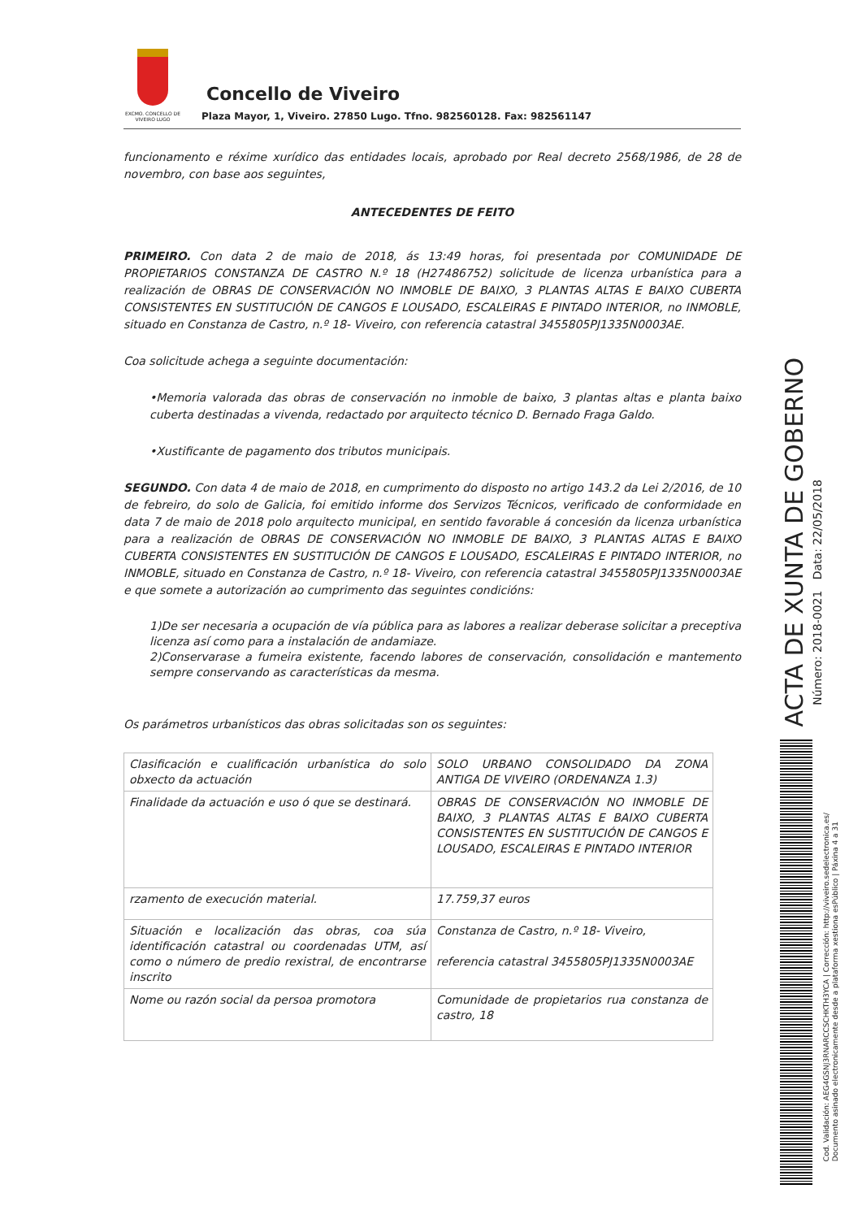EXCMO. CONCELLO DE VIVEIRO LUGO
Concello de Viveiro
Plaza Mayor, 1, Viveiro. 27850 Lugo. Tfno. 982560128. Fax: 982561147
funcionamento e réxime xurídico das entidades locais, aprobado por Real decreto 2568/1986, de 28 de novembro, con base aos seguintes,
ANTECEDENTES DE FEITO
PRIMEIRO. Con data 2 de maio de 2018, ás 13:49 horas, foi presentada por COMUNIDADE DE PROPIETARIOS CONSTANZA DE CASTRO N.º 18 (H27486752) solicitude de licenza urbanística para a realización de OBRAS DE CONSERVACIÓN NO INMOBLE DE BAIXO, 3 PLANTAS ALTAS E BAIXO CUBERTA CONSISTENTES EN SUSTITUCIÓN DE CANGOS E LOUSADO, ESCALEIRAS E PINTADO INTERIOR, no INMOBLE, situado en Constanza de Castro, n.º 18- Viveiro, con referencia catastral 3455805PJ1335N0003AE.
Coa solicitude achega a seguinte documentación:
•Memoria valorada das obras de conservación no inmoble de baixo, 3 plantas altas e planta baixo cuberta destinadas a vivenda, redactado por arquitecto técnico D. Bernado Fraga Galdo.
•Xustificante de pagamento dos tributos municipais.
SEGUNDO. Con data 4 de maio de 2018, en cumprimento do disposto no artigo 143.2 da Lei 2/2016, de 10 de febreiro, do solo de Galicia, foi emitido informe dos Servizos Técnicos, verificado de conformidade en data 7 de maio de 2018 polo arquitecto municipal, en sentido favorable á concesión da licenza urbanística para a realización de OBRAS DE CONSERVACIÓN NO INMOBLE DE BAIXO, 3 PLANTAS ALTAS E BAIXO CUBERTA CONSISTENTES EN SUSTITUCIÓN DE CANGOS E LOUSADO, ESCALEIRAS E PINTADO INTERIOR, no INMOBLE, situado en Constanza de Castro, n.º 18- Viveiro, con referencia catastral 3455805PJ1335N0003AE e que somete a autorización ao cumprimento das seguintes condicións:
1)De ser necesaria a ocupación de vía pública para as labores a realizar deberase solicitar a preceptiva licenza así como para a instalación de andamiaze.
2)Conservarase a fumeira existente, facendo labores de conservación, consolidación e mantemento sempre conservando as características da mesma.
Os parámetros urbanísticos das obras solicitadas son os seguintes:
| Clasificación e cualificación urbanística do solo obxecto da actuación | SOLO URBANO CONSOLIDADO DA ZONA ANTIGA DE VIVEIRO (ORDENANZA 1.3) |
| Finalidade da actuación e uso ó que se destinará. | OBRAS DE CONSERVACIÓN NO INMOBLE DE BAIXO, 3 PLANTAS ALTAS E BAIXO CUBERTA CONSISTENTES EN SUSTITUCIÓN DE CANGOS E LOUSADO, ESCALEIRAS E PINTADO INTERIOR |
| rzamento de execución material. | 17.759,37 euros |
| Situación e localización das obras, coa súa identificación catastral ou coordenadas UTM, así como o número de predio rexistral, de encontrarse inscrito | Constanza de Castro, n.º 18- Viveiro, referencia catastral 3455805PJ1335N0003AE |
| Nome ou razón social da persoa promotora | Comunidade de propietarios rua constanza de castro, 18 |
ACTA DE XUNTA DE GOBERNO
Número: 2018-0021 Data: 22/05/2018
Cod. Validación: AEG4GSNJ3RNARCCSCHKTH3YCA | Corrección: http://viveiro.sedelectronica.es/
Documento asinado electronicamente desde a plataforma xestiona esPúblico | Páxina 4 a 31